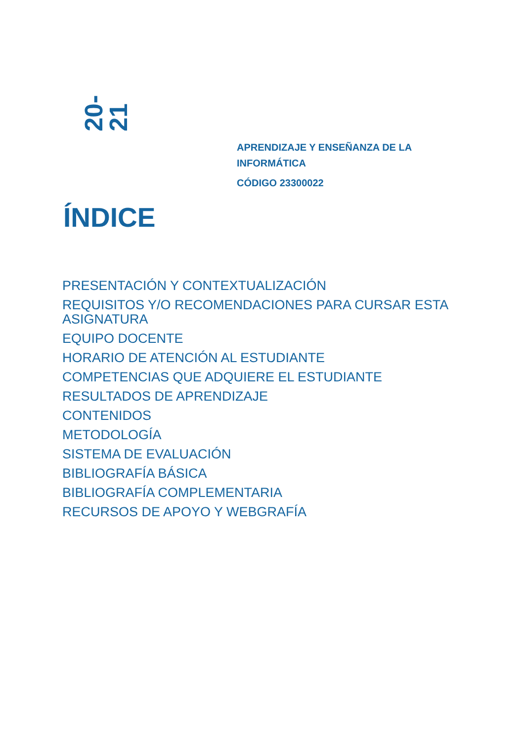20-21
APRENDIZAJE Y ENSEÑANZA DE LA
INFORMÁTICA
CÓDIGO 23300022
ÍNDICE
PRESENTACIÓN Y CONTEXTUALIZACIÓN
REQUISITOS Y/O RECOMENDACIONES PARA CURSAR ESTA ASIGNATURA
EQUIPO DOCENTE
HORARIO DE ATENCIÓN AL ESTUDIANTE
COMPETENCIAS QUE ADQUIERE EL ESTUDIANTE
RESULTADOS DE APRENDIZAJE
CONTENIDOS
METODOLOGÍA
SISTEMA DE EVALUACIÓN
BIBLIOGRAFÍA BÁSICA
BIBLIOGRAFÍA COMPLEMENTARIA
RECURSOS DE APOYO Y WEBGRAFÍA